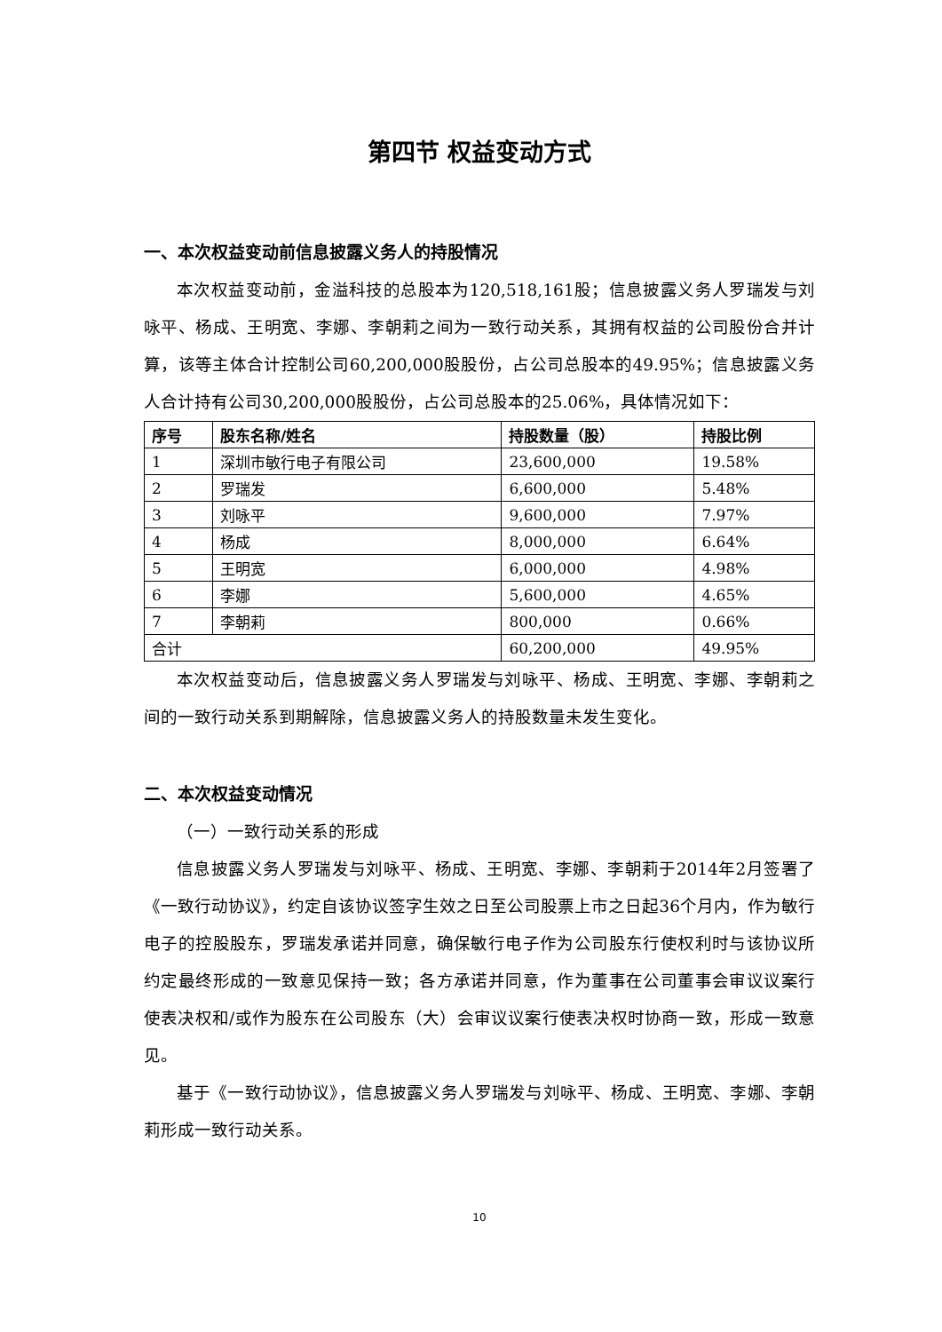第四节 权益变动方式
一、本次权益变动前信息披露义务人的持股情况
本次权益变动前，金溢科技的总股本为120,518,161股；信息披露义务人罗瑞发与刘咏平、杨成、王明宽、李娜、李朝莉之间为一致行动关系，其拥有权益的公司股份合并计算，该等主体合计控制公司60,200,000股股份，占公司总股本的49.95%；信息披露义务人合计持有公司30,200,000股股份，占公司总股本的25.06%，具体情况如下：
| 序号 | 股东名称/姓名 | 持股数量（股） | 持股比例 |
| --- | --- | --- | --- |
| 1 | 深圳市敏行电子有限公司 | 23,600,000 | 19.58% |
| 2 | 罗瑞发 | 6,600,000 | 5.48% |
| 3 | 刘咏平 | 9,600,000 | 7.97% |
| 4 | 杨成 | 8,000,000 | 6.64% |
| 5 | 王明宽 | 6,000,000 | 4.98% |
| 6 | 李娜 | 5,600,000 | 4.65% |
| 7 | 李朝莉 | 800,000 | 0.66% |
| 合计 | | 60,200,000 | 49.95% |
本次权益变动后，信息披露义务人罗瑞发与刘咏平、杨成、王明宽、李娜、李朝莉之间的一致行动关系到期解除，信息披露义务人的持股数量未发生变化。
二、本次权益变动情况
（一）一致行动关系的形成
信息披露义务人罗瑞发与刘咏平、杨成、王明宽、李娜、李朝莉于2014年2月签署了《一致行动协议》，约定自该协议签字生效之日至公司股票上市之日起36个月内，作为敏行电子的控股股东，罗瑞发承诺并同意，确保敏行电子作为公司股东行使权利时与该协议所约定最终形成的一致意见保持一致；各方承诺并同意，作为董事在公司董事会审议议案行使表决权和/或作为股东在公司股东（大）会审议议案行使表决权时协商一致，形成一致意见。
基于《一致行动协议》，信息披露义务人罗瑞发与刘咏平、杨成、王明宽、李娜、李朝莉形成一致行动关系。
10